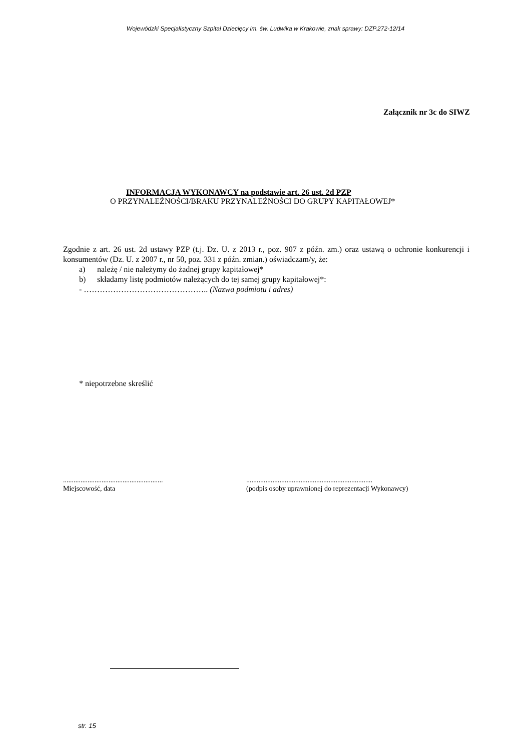Wojewódzki Specjalistyczny Szpital Dziecięcy im. św. Ludwika w Krakowie, znak sprawy: DZP.272-12/14
Załącznik nr 3c do SIWZ
INFORMACJA WYKONAWCY na podstawie art. 26 ust. 2d PZP
O PRZYNALEŻNOŚCI/BRAKU PRZYNALEŻNOŚCI DO GRUPY KAPITAŁOWEJ*
Zgodnie z art. 26 ust. 2d ustawy PZP (t.j. Dz. U. z 2013 r., poz. 907 z późn. zm.) oraz ustawą o ochronie konkurencji i konsumentów (Dz. U. z 2007 r., nr 50, poz. 331 z późn. zmian.) oświadczam/y, że:
a) należę / nie należymy do żadnej grupy kapitałowej*
b) składamy listę podmiotów należących do tej samej grupy kapitałowej*:
- ……………………………………….. (Nazwa podmiotu i adres)
* niepotrzebne skreślić
.........................................................
Miejscowość, data
........................................................................
(podpis osoby uprawnionej do reprezentacji Wykonawcy)
str. 15